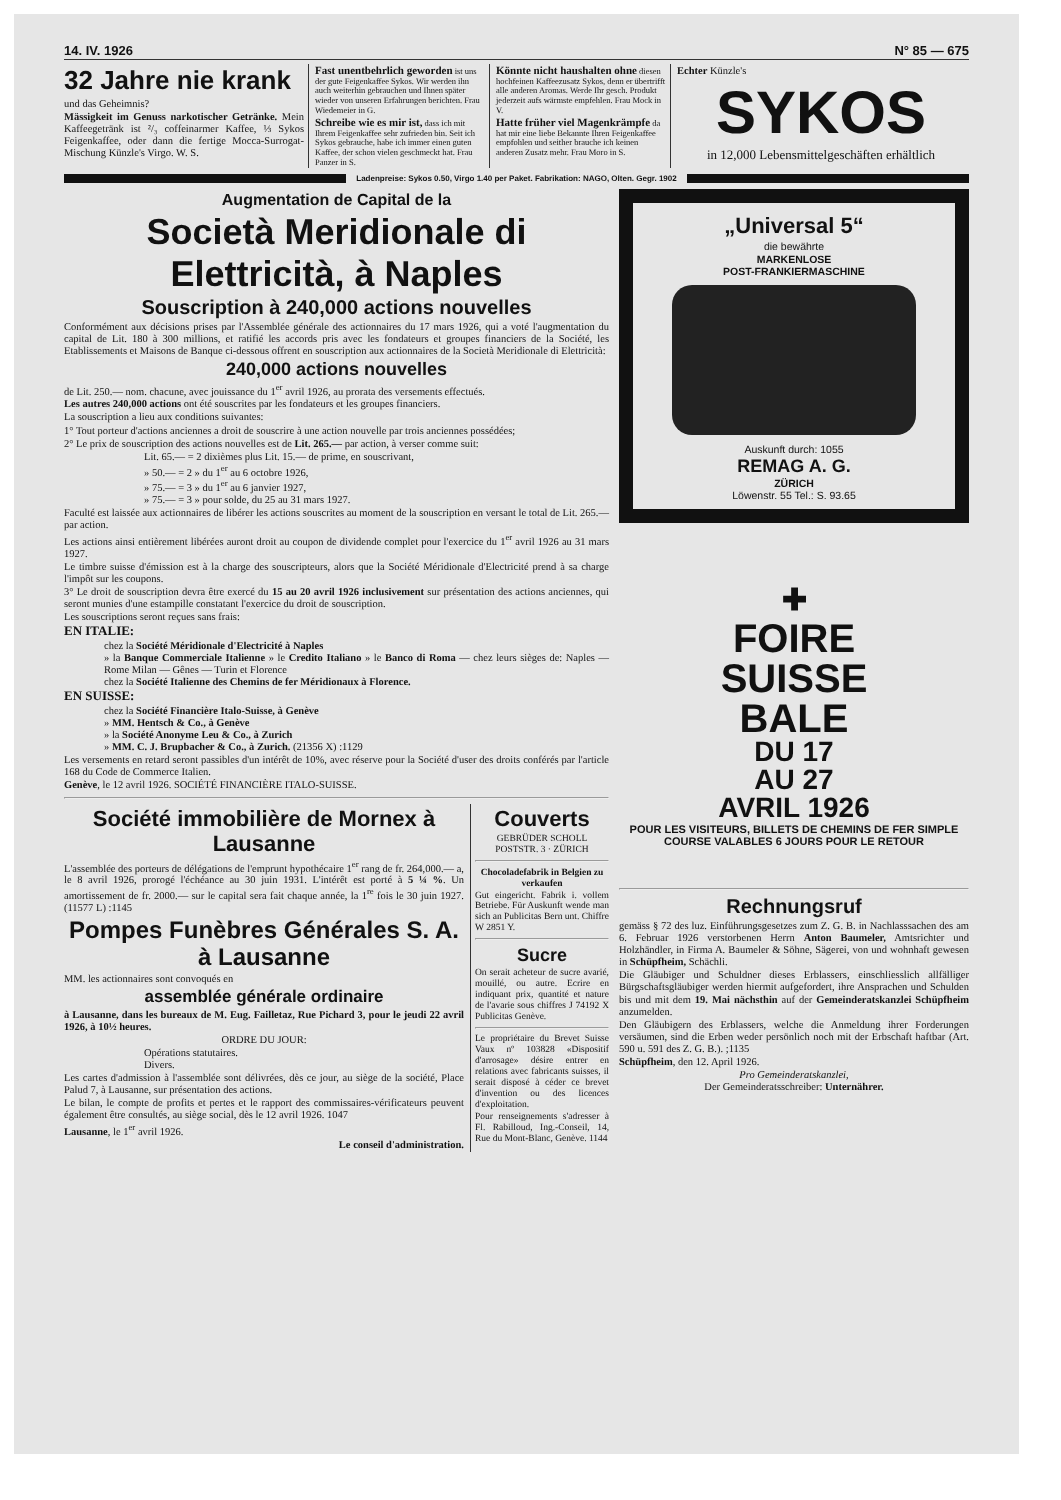14. IV. 1926 N° 85 — 675
32 Jahre nie krank
und das Geheimnis?
Mässigkeit im Genuss narkotischer Getränke. Mein Kaffeegetränk ist ²/₃ coffeinarmer Kaffee, ⅓ Sykos Feigenkaffee, oder dann die fertige Mocca-Surrogat-Mischung Künzle's Virgo. W. S.
Fast unentbehrlich geworden ist uns der gute Feigenkaffee Sykos. Wir werden ihn auch weiterhin gebrauchen und Ihnen später wieder von unseren Erfahrungen berichten. Frau Wiedemeier in G.
Schreibe wie es mir ist, dass ich mit Ihrem Feigenkaffee sehr zufrieden bin. Seit ich Sykos gebrauche, habe ich immer einen guten Kaffee, der schon vielen geschmeckt hat. Frau Panzer in S.
Könnte nicht haushalten ohne diesen hochfeinen Kaffeezusatz Sykos, denn er übertrifft alle anderen Aromas. Werde Ihr gesch. Produkt jederzeit aufs wärmste empfehlen. Frau Mock in V.
Hatte früher viel Magenkrämpfe da hat mir eine liebe Bekannte Ihren Feigenkaffee empfohlen und seither brauche ich keinen anderen Zusatz mehr. Frau Moro in S.
Echter Künzle's
SYKOS
in 12,000 Lebensmittelgeschäften erhältlich
Ladenpreise: Sykos 0.50, Virgo 1.40 per Paket. Fabrikation: NAGO, Olten. Gegr. 1902
Augmentation de Capital de la
Società Meridionale di Elettricità, à Naples
Souscription à 240,000 actions nouvelles
Conformément aux décisions prises par l'Assemblée générale des actionnaires du 17 mars 1926, qui a voté l'augmentation du capital de Lit. 180 à 300 millions, et ratifié les accords pris avec les fondateurs et groupes financiers de la Société, les Etablissements et Maisons de Banque ci-dessous offrent en souscription aux actionnaires de la Società Meridionale di Elettricità:
240,000 actions nouvelles
de Lit. 250.— nom. chacune, avec jouissance du 1<sup>er</sup> avril 1926, au prorata des versements effectués.
Les autres 240,000 actions ont été souscrites par les fondateurs et les groupes financiers.
La souscription a lieu aux conditions suivantes:
1° Tout porteur d'actions anciennes a droit de souscrire à une action nouvelle par trois anciennes possédées;
2° Le prix de souscription des actions nouvelles est de Lit. 265.— par action, à verser comme suit:
Lit. 65.— = 2 dixièmes plus Lit. 15.— de prime, en souscrivant,
» 50.— = 2 » du 1<sup>er</sup> au 6 octobre 1926,
» 75.— = 3 » du 1<sup>er</sup> au 6 janvier 1927,
» 75.— = 3 » pour solde, du 25 au 31 mars 1927.
Faculté est laissée aux actionnaires de libérer les actions souscrites au moment de la souscription en versant le total de Lit. 265.— par action.
Les actions ainsi entièrement libérées auront droit au coupon de dividende complet pour l'exercice du 1<sup>er</sup> avril 1926 au 31 mars 1927.
Le timbre suisse d'émission est à la charge des souscripteurs, alors que la Société Méridionale d'Electricité prend à sa charge l'impôt sur les coupons.
3° Le droit de souscription devra être exercé du 15 au 20 avril 1926 inclusivement sur présentation des actions anciennes, qui seront munies d'une estampille constatant l'exercice du droit de souscription.
Les souscriptions seront reçues sans frais:
EN ITALIE:
chez la Société Méridionale d'Electricité à Naples
» la Banque Commerciale Italienne » le Credito Italiano » le Banco di Roma — chez leurs sièges de: Naples — Rome Milan — Gênes — Turin et Florence
chez la Société Italienne des Chemins de fer Méridionaux à Florence.
EN SUISSE:
chez la Société Financière Italo-Suisse, à Genève
» MM. Hentsch & Co., à Genève
» la Société Anonyme Leu & Co., à Zurich
» MM. C. J. Brupbacher & Co., à Zurich. (21356 X) :1129
Les versements en retard seront passibles d'un intérêt de 10%, avec réserve pour la Société d'user des droits conférés par l'article 168 du Code de Commerce Italien.
Genève, le 12 avril 1926. SOCIÉTÉ FINANCIÈRE ITALO-SUISSE.
Société immobilière de Mornex à Lausanne
L'assemblée des porteurs de délégations de l'emprunt hypothécaire 1<sup>er</sup> rang de fr. 264,000.— a, le 8 avril 1926, prorogé l'échéance au 30 juin 1931. L'intérêt est porté à 5 ¼ %. Un amortissement de fr. 2000.— sur le capital sera fait chaque année, la 1<sup>re</sup> fois le 30 juin 1927. (11577 L) :1145
Pompes Funèbres Générales S. A. à Lausanne
MM. les actionnaires sont convoqués en
assemblée générale ordinaire
à Lausanne, dans les bureaux de M. Eug. Failletaz, Rue Pichard 3, pour le jeudi 22 avril 1926, à 10½ heures.
ORDRE DU JOUR:
Opérations statutaires.
Divers.
Les cartes d'admission à l'assemblée sont délivrées, dès ce jour, au siège de la société, Place Palud 7, à Lausanne, sur présentation des actions.
Le bilan, le compte de profits et pertes et le rapport des commissaires-vérificateurs peuvent également être consultés, au siège social, dès le 12 avril 1926. 1047
Lausanne, le 1<sup>er</sup> avril 1926.
Le conseil d'administration.
Couverts
GEBRÜDER SCHOLL POSTSTR. 3 · ZÜRICH
Chocoladefabrik in Belgien zu verkaufen
Gut eingericht. Fabrik i. vollem Betriebe. Für Auskunft wende man sich an Publicitas Bern unt. Chiffre W 2851 Y.
Sucre
On serait acheteur de sucre avarié, mouillé, ou autre. Ecrire en indiquant prix, quantité et nature de l'avarie sous chiffres J 74192 X Publicitas Genève.
Le propriétaire du Brevet Suisse Vaux nº 103828 «Dispositif d'arrosage» désire entrer en relations avec fabricants suisses, il serait disposé à céder ce brevet d'invention ou des licences d'exploitation.
Pour renseignements s'adresser à Fl. Rabilloud, Ing.-Conseil, 14, Rue du Mont-Blanc, Genève. 1144
„Universal 5“
die bewährte
MARKENLOSE
POST-FRANKIERMASCHINE
Auskunft durch: 1055
REMAG A. G.
ZÜRICH
Löwenstr. 55 Tel.: S. 93.65
✚
FOIRE
SUISSE
BALE
DU 17
AU 27
AVRIL 1926
POUR LES VISITEURS, BILLETS DE CHEMINS DE FER SIMPLE COURSE VALABLES 6 JOURS POUR LE RETOUR
Rechnungsruf
gemäss § 72 des luz. Einführungsgesetzes zum Z. G. B. in Nachlasssachen des am 6. Februar 1926 verstorbenen Herrn Anton Baumeler, Amtsrichter und Holzhändler, in Firma A. Baumeler & Söhne, Sägerei, von und wohnhaft gewesen in Schüpfheim, Schächli.
Die Gläubiger und Schuldner dieses Erblassers, einschliesslich allfälliger Bürgschaftsgläubiger werden hiermit aufgefordert, ihre Ansprachen und Schulden bis und mit dem 19. Mai nächsthin auf der Gemeinderatskanzlei Schüpfheim anzumelden.
Den Gläubigern des Erblassers, welche die Anmeldung ihrer Forderungen versäumen, sind die Erben weder persönlich noch mit der Erbschaft haftbar (Art. 590 u. 591 des Z. G. B.). ;1135
Schüpfheim, den 12. April 1926.
Pro Gemeinderatskanzlei,
Der Gemeinderatsschreiber: Unternährer.